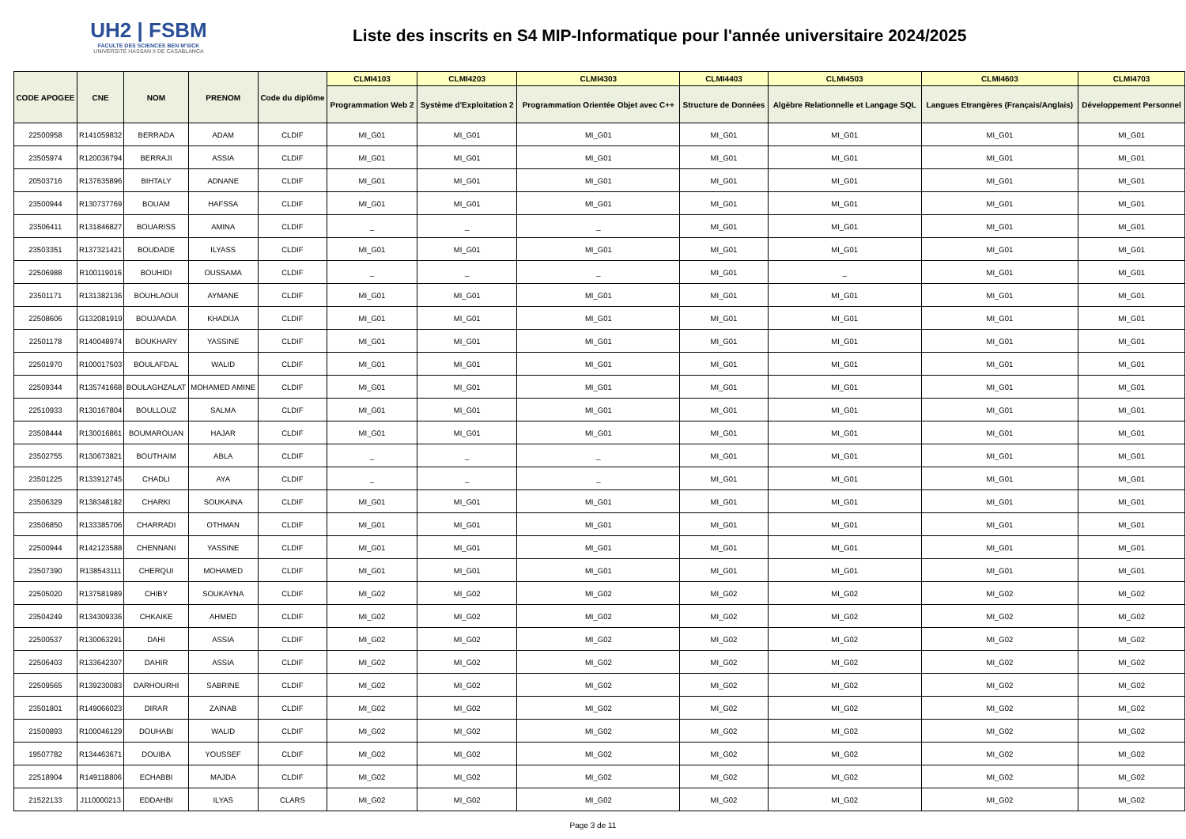UH2 | FSBM
FACULTE DES SCIENCES BEN M'SICK
UNIVERSITÉ HASSAN II DE CASABLANCA
Liste des inscrits en S4 MIP-Informatique pour l'année universitaire 2024/2025
| CODE APOGEE | CNE | NOM | PRENOM | Code du diplôme | CLMI4103 | CLMI4203 | CLMI4303 | CLMI4403 | CLMI4503 | CLMI4603 | CLMI4703 |
| --- | --- | --- | --- | --- | --- | --- | --- | --- | --- | --- | --- |
| | | | | | Programmation Web 2 | Système d'Exploitation 2 | Programmation Orientée Objet avec C++ | Structure de Données | Algèbre Relationnelle et Langage SQL | Langues Etrangères (Français/Anglais) | Développement Personnel |
| 22500958 | R141059832 | BERRADA | ADAM | CLDIF | MI_G01 | MI_G01 | MI_G01 | MI_G01 | MI_G01 | MI_G01 | MI_G01 |
| 23505974 | R120036794 | BERRAJI | ASSIA | CLDIF | MI_G01 | MI_G01 | MI_G01 | MI_G01 | MI_G01 | MI_G01 | MI_G01 |
| 20503716 | R137635896 | BIHTALY | ADNANE | CLDIF | MI_G01 | MI_G01 | MI_G01 | MI_G01 | MI_G01 | MI_G01 | MI_G01 |
| 23500944 | R130737769 | BOUAM | HAFSSA | CLDIF | MI_G01 | MI_G01 | MI_G01 | MI_G01 | MI_G01 | MI_G01 | MI_G01 |
| 23506411 | R131846827 | BOUARISS | AMINA | CLDIF | _ | _ | _ | MI_G01 | MI_G01 | MI_G01 | MI_G01 |
| 23503351 | R137321421 | BOUDADE | ILYASS | CLDIF | MI_G01 | MI_G01 | MI_G01 | MI_G01 | MI_G01 | MI_G01 | MI_G01 |
| 22506988 | R100119016 | BOUHIDI | OUSSAMA | CLDIF | _ | _ | _ | MI_G01 | _ | MI_G01 | MI_G01 |
| 23501171 | R131382136 | BOUHLAOUI | AYMANE | CLDIF | MI_G01 | MI_G01 | MI_G01 | MI_G01 | MI_G01 | MI_G01 | MI_G01 |
| 22508606 | G132081919 | BOUJAADA | KHADIJA | CLDIF | MI_G01 | MI_G01 | MI_G01 | MI_G01 | MI_G01 | MI_G01 | MI_G01 |
| 22501178 | R140048974 | BOUKHARY | YASSINE | CLDIF | MI_G01 | MI_G01 | MI_G01 | MI_G01 | MI_G01 | MI_G01 | MI_G01 |
| 22501970 | R100017503 | BOULAFDAL | WALID | CLDIF | MI_G01 | MI_G01 | MI_G01 | MI_G01 | MI_G01 | MI_G01 | MI_G01 |
| 22509344 | R135741668 | BOULAGHZALAT | MOHAMED AMINE | CLDIF | MI_G01 | MI_G01 | MI_G01 | MI_G01 | MI_G01 | MI_G01 | MI_G01 |
| 22510933 | R130167804 | BOULLOUZ | SALMA | CLDIF | MI_G01 | MI_G01 | MI_G01 | MI_G01 | MI_G01 | MI_G01 | MI_G01 |
| 23508444 | R130016861 | BOUMAROUAN | HAJAR | CLDIF | MI_G01 | MI_G01 | MI_G01 | MI_G01 | MI_G01 | MI_G01 | MI_G01 |
| 23502755 | R130673821 | BOUTHAIM | ABLA | CLDIF | _ | _ | _ | MI_G01 | MI_G01 | MI_G01 | MI_G01 |
| 23501225 | R133912745 | CHADLI | AYA | CLDIF | _ | _ | _ | MI_G01 | MI_G01 | MI_G01 | MI_G01 |
| 23506329 | R138348182 | CHARKI | SOUKAINA | CLDIF | MI_G01 | MI_G01 | MI_G01 | MI_G01 | MI_G01 | MI_G01 | MI_G01 |
| 23506850 | R133385706 | CHARRADI | OTHMAN | CLDIF | MI_G01 | MI_G01 | MI_G01 | MI_G01 | MI_G01 | MI_G01 | MI_G01 |
| 22500944 | R142123588 | CHENNANI | YASSINE | CLDIF | MI_G01 | MI_G01 | MI_G01 | MI_G01 | MI_G01 | MI_G01 | MI_G01 |
| 23507390 | R138543111 | CHERQUI | MOHAMED | CLDIF | MI_G01 | MI_G01 | MI_G01 | MI_G01 | MI_G01 | MI_G01 | MI_G01 |
| 22505020 | R137581989 | CHIBY | SOUKAYNA | CLDIF | MI_G02 | MI_G02 | MI_G02 | MI_G02 | MI_G02 | MI_G02 | MI_G02 |
| 23504249 | R134309336 | CHKAIKE | AHMED | CLDIF | MI_G02 | MI_G02 | MI_G02 | MI_G02 | MI_G02 | MI_G02 | MI_G02 |
| 22500537 | R130063291 | DAHI | ASSIA | CLDIF | MI_G02 | MI_G02 | MI_G02 | MI_G02 | MI_G02 | MI_G02 | MI_G02 |
| 22506403 | R133642307 | DAHIR | ASSIA | CLDIF | MI_G02 | MI_G02 | MI_G02 | MI_G02 | MI_G02 | MI_G02 | MI_G02 |
| 22509565 | R139230083 | DARHOURHI | SABRINE | CLDIF | MI_G02 | MI_G02 | MI_G02 | MI_G02 | MI_G02 | MI_G02 | MI_G02 |
| 23501801 | R149066023 | DIRAR | ZAINAB | CLDIF | MI_G02 | MI_G02 | MI_G02 | MI_G02 | MI_G02 | MI_G02 | MI_G02 |
| 21500893 | R100046129 | DOUHABI | WALID | CLDIF | MI_G02 | MI_G02 | MI_G02 | MI_G02 | MI_G02 | MI_G02 | MI_G02 |
| 19507782 | R134463671 | DOUIBA | YOUSSEF | CLDIF | MI_G02 | MI_G02 | MI_G02 | MI_G02 | MI_G02 | MI_G02 | MI_G02 |
| 22518904 | R149118806 | ECHABBI | MAJDA | CLDIF | MI_G02 | MI_G02 | MI_G02 | MI_G02 | MI_G02 | MI_G02 | MI_G02 |
| 21522133 | J110000213 | EDDAHBI | ILYAS | CLARS | MI_G02 | MI_G02 | MI_G02 | MI_G02 | MI_G02 | MI_G02 | MI_G02 |
Page 3 de 11